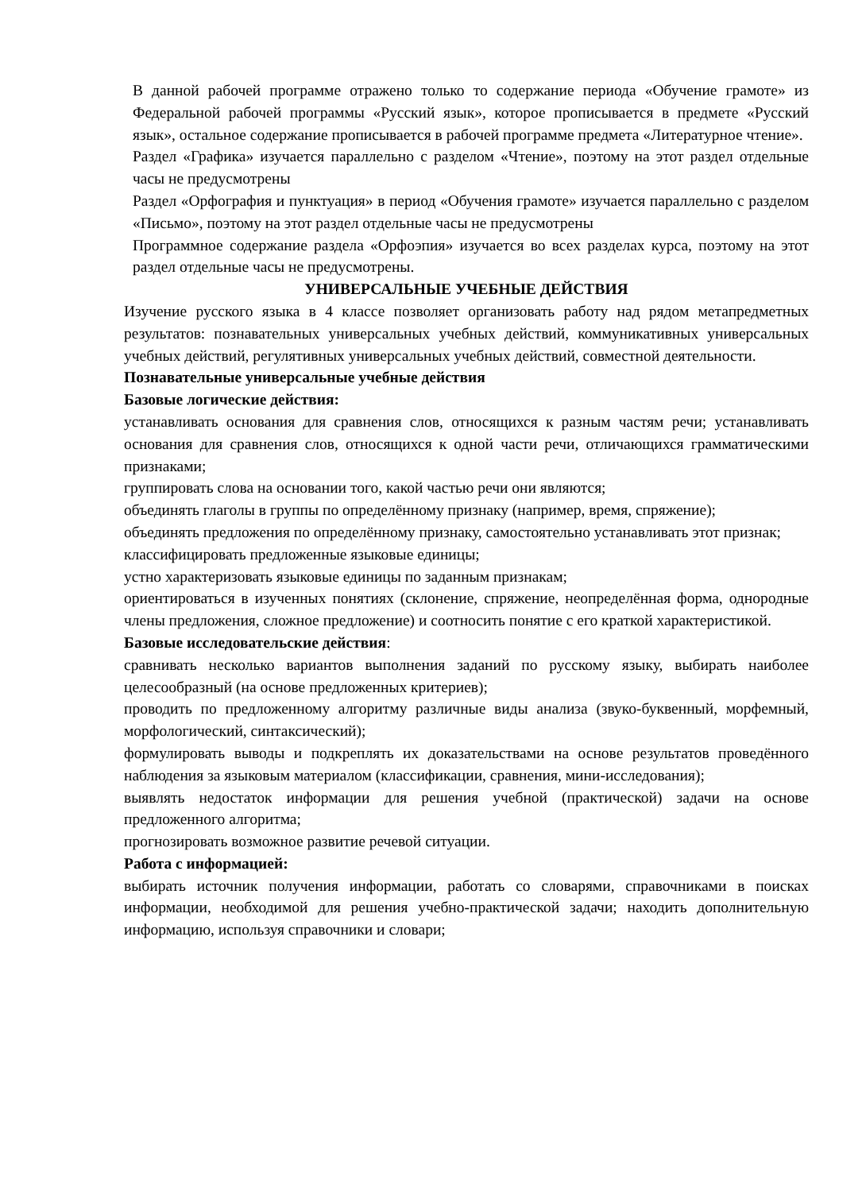В данной рабочей программе отражено только то содержание периода «Обучение грамоте» из Федеральной рабочей программы «Русский язык», которое прописывается в предмете «Русский язык», остальное содержание прописывается в рабочей программе предмета «Литературное чтение».
Раздел «Графика» изучается параллельно с разделом «Чтение», поэтому на этот раздел отдельные часы не предусмотрены
Раздел «Орфография и пунктуация» в период «Обучения грамоте» изучается параллельно с разделом «Письмо», поэтому на этот раздел отдельные часы не предусмотрены
Программное содержание раздела «Орфоэпия» изучается во всех разделах курса, поэтому на этот раздел отдельные часы не предусмотрены.
УНИВЕРСАЛЬНЫЕ УЧЕБНЫЕ ДЕЙСТВИЯ
Изучение русского языка в 4 классе позволяет организовать работу над рядом метапредметных результатов: познавательных универсальных учебных действий, коммуникативных универсальных учебных действий, регулятивных универсальных учебных действий, совместной деятельности.
Познавательные универсальные учебные действия
Базовые логические действия:
устанавливать основания для сравнения слов, относящихся к разным частям речи; устанавливать основания для сравнения слов, относящихся к одной части речи, отличающихся грамматическими признаками;
группировать слова на основании того, какой частью речи они являются;
объединять глаголы в группы по определённому признаку (например, время, спряжение);
объединять предложения по определённому признаку, самостоятельно устанавливать этот признак;
классифицировать предложенные языковые единицы;
устно характеризовать языковые единицы по заданным признакам;
ориентироваться в изученных понятиях (склонение, спряжение, неопределённая форма, однородные члены предложения, сложное предложение) и соотносить понятие с его краткой характеристикой.
Базовые исследовательские действия:
сравнивать несколько вариантов выполнения заданий по русскому языку, выбирать наиболее целесообразный (на основе предложенных критериев);
проводить по предложенному алгоритму различные виды анализа (звуко-буквенный, морфемный, морфологический, синтаксический);
формулировать выводы и подкреплять их доказательствами на основе результатов проведённого наблюдения за языковым материалом (классификации, сравнения, мини-исследования);
выявлять недостаток информации для решения учебной (практической) задачи на основе предложенного алгоритма;
прогнозировать возможное развитие речевой ситуации.
Работа с информацией:
выбирать источник получения информации, работать со словарями, справочниками в поисках информации, необходимой для решения учебно-практической задачи; находить дополнительную информацию, используя справочники и словари;